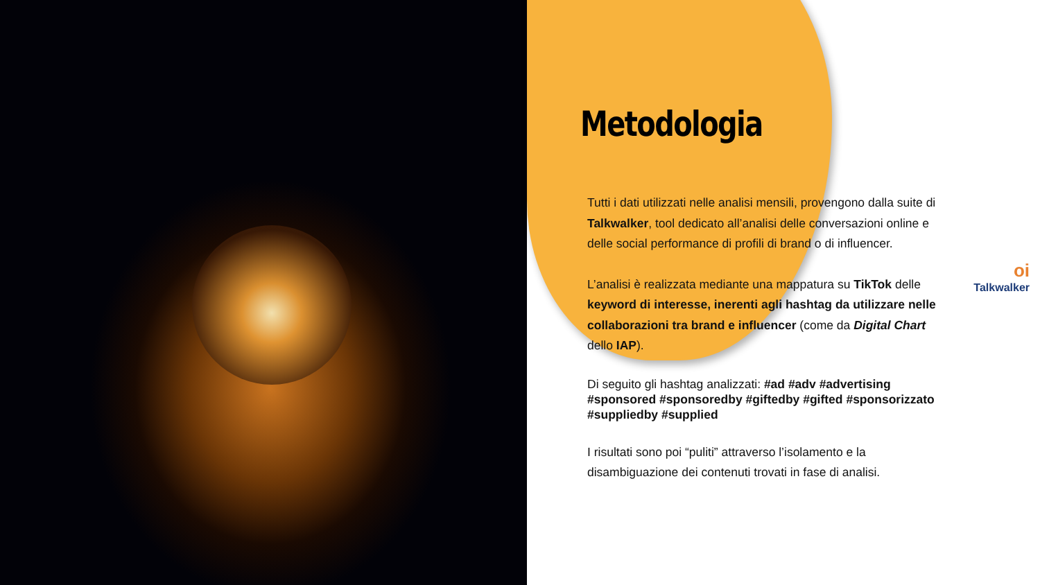Metodologia
Tutti i dati utilizzati nelle analisi mensili, provengono dalla suite di Talkwalker, tool dedicato all’analisi delle conversazioni online e delle social performance di profili di brand o di influencer.
L’analisi è realizzata mediante una mappatura su TikTok delle keyword di interesse, inerenti agli hashtag da utilizzare nelle collaborazioni tra brand e influencer (come da Digital Chart dello IAP).
Di seguito gli hashtag analizzati: #ad #adv #advertising #sponsored #sponsoredby #giftedby #gifted #sponsorizzato #suppliedby #supplied
I risultati sono poi “puliti” attraverso l’isolamento e la disambiguazione dei contenuti trovati in fase di analisi.
oi
Talkwalker